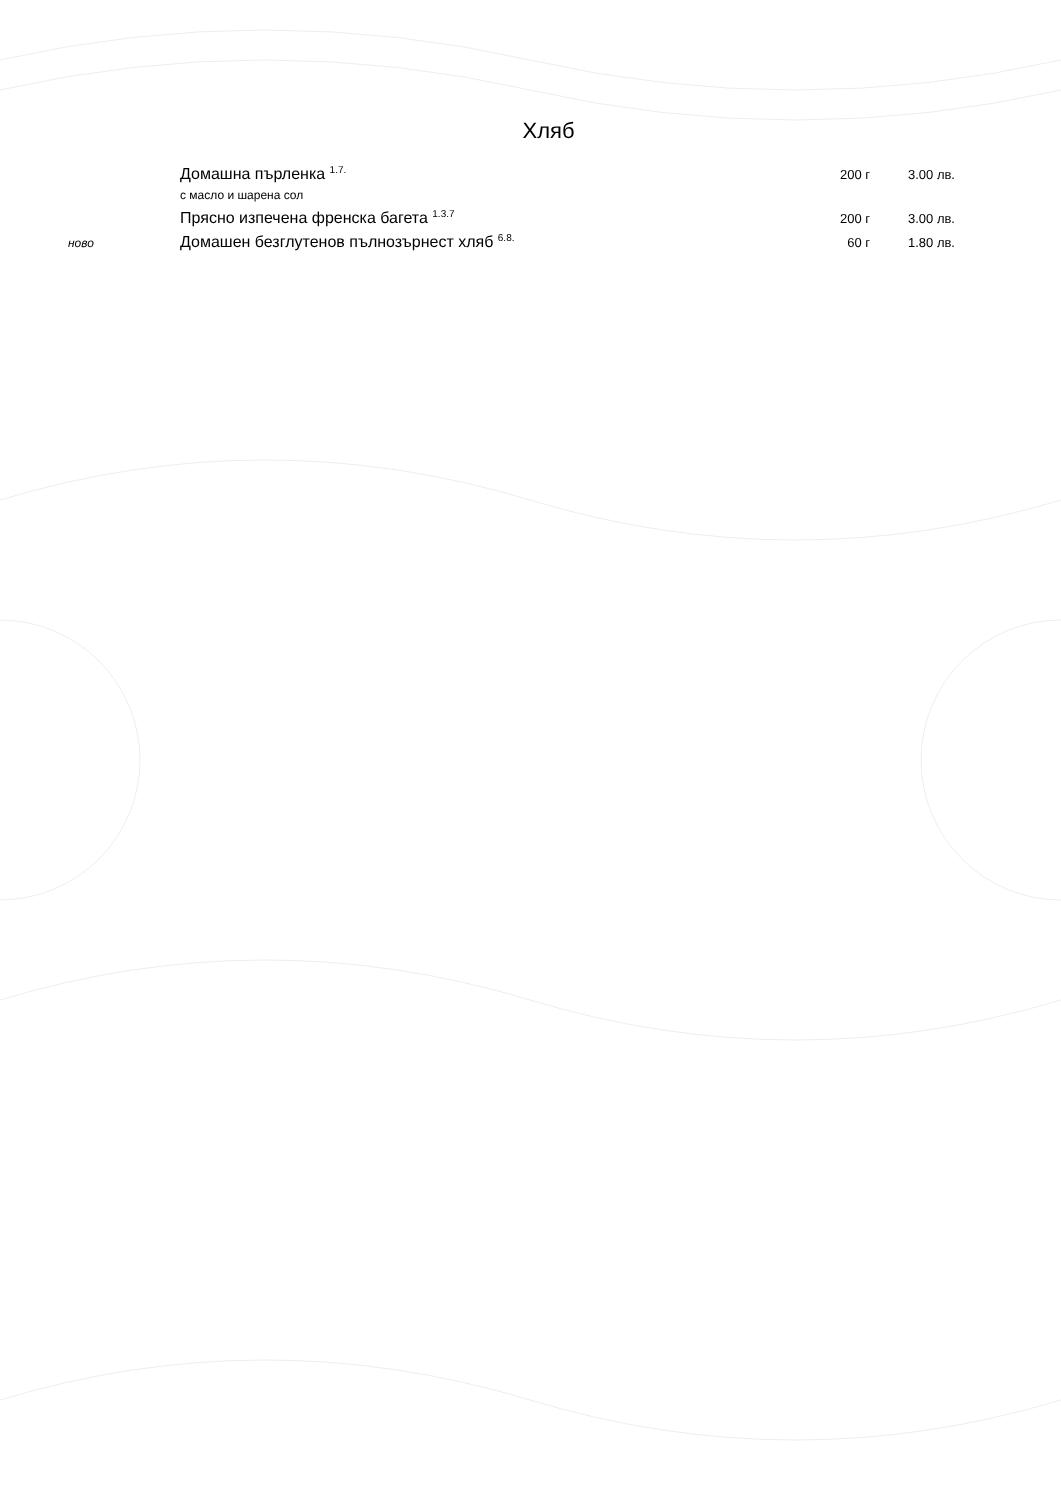Хляб
Домашна пърленка <sup>1.7.</sup> 200 г 3.00 лв.
с масло и шарена сол
Прясно изпечена френска багета <sup>1.3.7</sup> 200 г 3.00 лв.
ново Домашен безглутенов пълнозърнест хляб <sup>6.8.</sup> 60 г 1.80 лв.